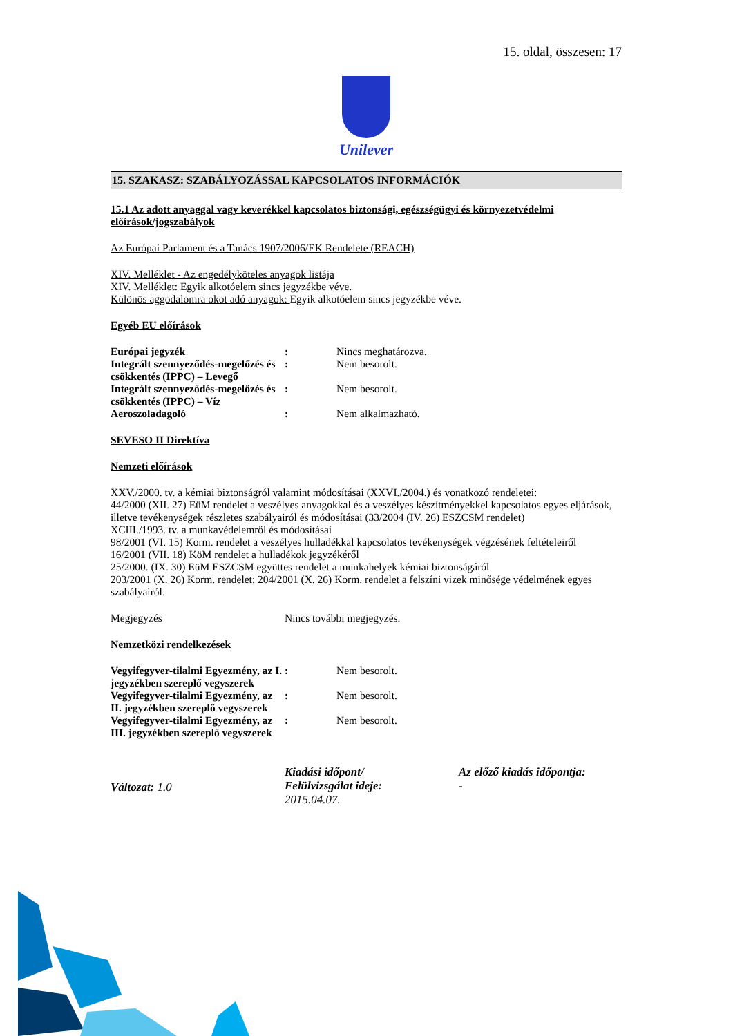15. oldal, összesen: 17
Unilever
15. SZAKASZ: SZABÁLYOZÁSSAL KAPCSOLATOS INFORMÁCIÓK
15.1 Az adott anyaggal vagy keverékkel kapcsolatos biztonsági, egészségügyi és környezetvédelmi előírások/jogszabályok
Az Európai Parlament és a Tanács 1907/2006/EK Rendelete (REACH)
XIV. Melléklet - Az engedélyköteles anyagok listája
XIV. Melléklet: Egyik alkotóelem sincs jegyzékbe véve.
Különös aggodalomra okot adó anyagok: Egyik alkotóelem sincs jegyzékbe véve.
Egyéb EU előírások
| Európai jegyzék | : | Nincs meghatározva. |
| Integrált szennyeződés-megelőzés és csökkentés (IPPC) – Levegő | : | Nem besorolt. |
| Integrált szennyeződés-megelőzés és csökkentés (IPPC) – Víz | : | Nem besorolt. |
| Aeroszoladagoló | : | Nem alkalmazható. |
SEVESO II Direktíva
Nemzeti előírások
XXV./2000. tv. a kémiai biztonságról valamint módosításai (XXVI./2004.) és vonatkozó rendeletei:
44/2000 (XII. 27) EüM rendelet a veszélyes anyagokkal és a veszélyes készítményekkel kapcsolatos egyes eljárások, illetve tevékenységek részletes szabályairól és módosításai (33/2004 (IV. 26) ESZCSM rendelet)
XCIII./1993. tv. a munkavédelemről és módosításai
98/2001 (VI. 15) Korm. rendelet a veszélyes hulladékkal kapcsolatos tevékenységek végzésének feltételeiről
16/2001 (VII. 18) KöM rendelet a hulladékok jegyzékéről
25/2000. (IX. 30) EüM ESZCSM együttes rendelet a munkahelyek kémiai biztonságáról
203/2001 (X. 26) Korm. rendelet; 204/2001 (X. 26) Korm. rendelet a felszíni vizek minősége védelmének egyes szabályairól.
| Megjegyzés | Nincs további megjegyzés. |
Nemzetközi rendelkezések
| Vegyifegyver-tilalmi Egyezmény, az I. jegyzékben szereplő vegyszerek | : | Nem besorolt. |
| Vegyifegyver-tilalmi Egyezmény, az II. jegyzékben szereplő vegyszerek | : | Nem besorolt. |
| Vegyifegyver-tilalmi Egyezmény, az III. jegyzékben szereplő vegyszerek | : | Nem besorolt. |
Változat: 1.0
Kiadási időpont/
Felülvizsgálat ideje:
2015.04.07.
Az előző kiadás időpontja:
-